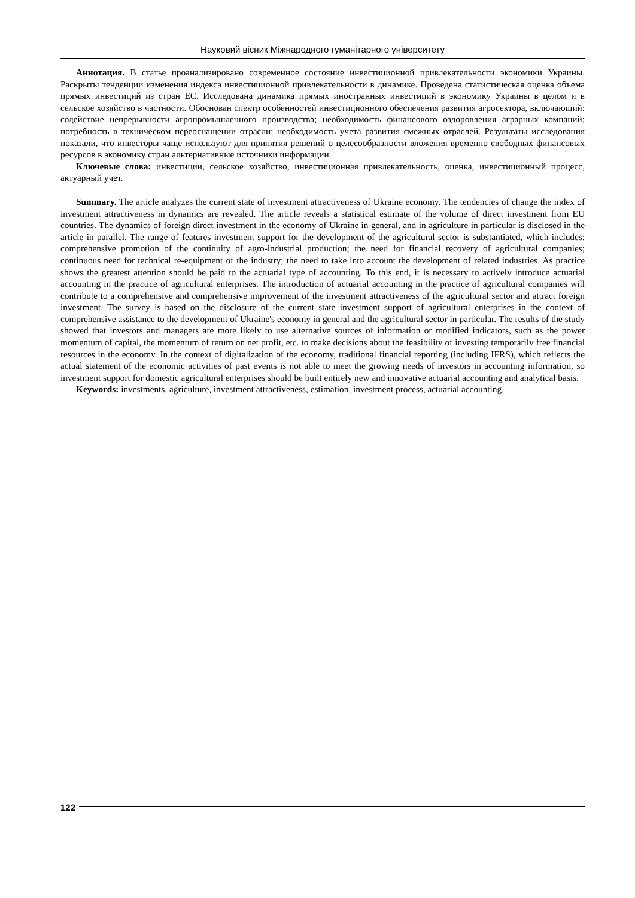Науковий вісник Міжнародного гуманітарного університету
Аннотация. В статье проанализировано современное состояние инвестиционной привлекательности экономики Украины. Раскрыты тенденции изменения индекса инвестиционной привлекательности в динамике. Проведена статистическая оценка объема прямых инвестиций из стран ЕС. Исследована динамика прямых иностранных инвестиций в экономику Украины в целом и в сельское хозяйство в частности. Обоснован спектр особенностей инвестиционного обеспечения развития агросектора, включающий: содействие непрерывности агропромышленного производства; необходимость финансового оздоровления аграрных компаний; потребность в техническом переоснащении отрасли; необходимость учета развития смежных отраслей. Результаты исследования показали, что инвесторы чаще используют для принятия решений о целесообразности вложения временно свободных финансовых ресурсов в экономику стран альтернативные источники информации.
Ключевые слова: инвестиции, сельское хозяйство, инвестиционная привлекательность, оценка, инвестиционный процесс, актуарный учет.
Summary. The article analyzes the current state of investment attractiveness of Ukraine economy. The tendencies of change the index of investment attractiveness in dynamics are revealed. The article reveals a statistical estimate of the volume of direct investment from EU countries. The dynamics of foreign direct investment in the economy of Ukraine in general, and in agriculture in particular is disclosed in the article in parallel. The range of features investment support for the development of the agricultural sector is substantiated, which includes: comprehensive promotion of the continuity of agro-industrial production; the need for financial recovery of agricultural companies; continuous need for technical re-equipment of the industry; the need to take into account the development of related industries. As practice shows the greatest attention should be paid to the actuarial type of accounting. To this end, it is necessary to actively introduce actuarial accounting in the practice of agricultural enterprises. The introduction of actuarial accounting in the practice of agricultural companies will contribute to a comprehensive and comprehensive improvement of the investment attractiveness of the agricultural sector and attract foreign investment. The survey is based on the disclosure of the current state investment support of agricultural enterprises in the context of comprehensive assistance to the development of Ukraine's economy in general and the agricultural sector in particular. The results of the study showed that investors and managers are more likely to use alternative sources of information or modified indicators, such as the power momentum of capital, the momentum of return on net profit, etc. to make decisions about the feasibility of investing temporarily free financial resources in the economy. In the context of digitalization of the economy, traditional financial reporting (including IFRS), which reflects the actual statement of the economic activities of past events is not able to meet the growing needs of investors in accounting information, so investment support for domestic agricultural enterprises should be built entirely new and innovative actuarial accounting and analytical basis.
Keywords: investments, agriculture, investment attractiveness, estimation, investment process, actuarial accounting.
122